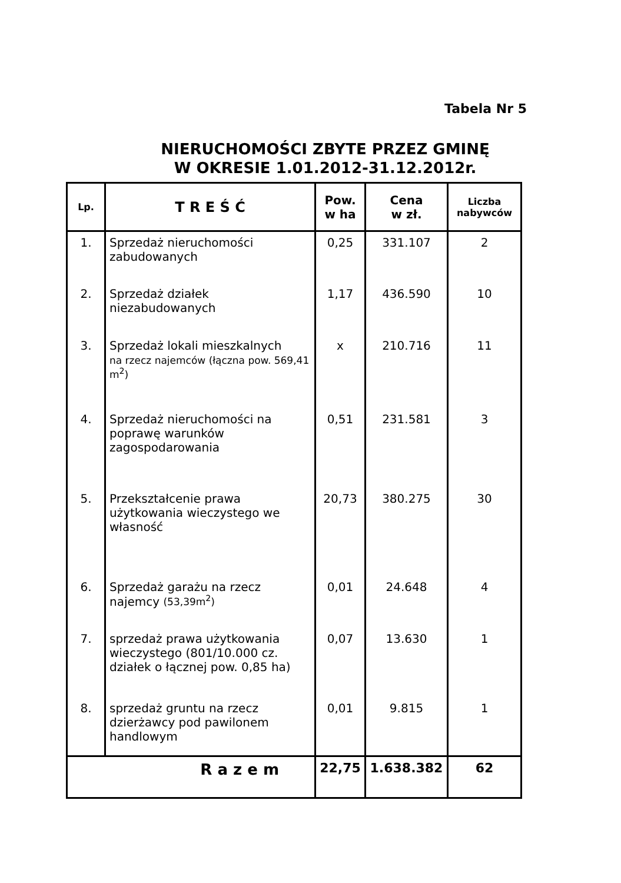Tabela Nr 5
NIERUCHOMOŚCI ZBYTE PRZEZ GMINĘ
W OKRESIE 1.01.2012-31.12.2012r.
| Lp. | T R E Ś Ć | Pow. w ha | Cena w zł. | Liczba nabywców |
| --- | --- | --- | --- | --- |
| 1. | Sprzedaż nieruchomości zabudowanych | 0,25 | 331.107 | 2 |
| 2. | Sprzedaż działek niezabudowanych | 1,17 | 436.590 | 10 |
| 3. | Sprzedaż lokali mieszkalnych na rzecz najemców (łączna pow. 569,41 m<sup>2</sup>) | x | 210.716 | 11 |
| 4. | Sprzedaż nieruchomości na poprawę warunków zagospodarowania | 0,51 | 231.581 | 3 |
| 5. | Przekształcenie prawa użytkowania wieczystego we własność | 20,73 | 380.275 | 30 |
| 6. | Sprzedaż garażu na rzecz najemcy (53,39m<sup>2</sup>) | 0,01 | 24.648 | 4 |
| 7. | sprzedaż prawa użytkowania wieczystego (801/10.000 cz. działek o łącznej pow. 0,85 ha) | 0,07 | 13.630 | 1 |
| 8. | sprzedaż gruntu na rzecz dzierżawcy pod pawilonem handlowym | 0,01 | 9.815 | 1 |
| R a z e m | | 22,75 | 1.638.382 | 62 |